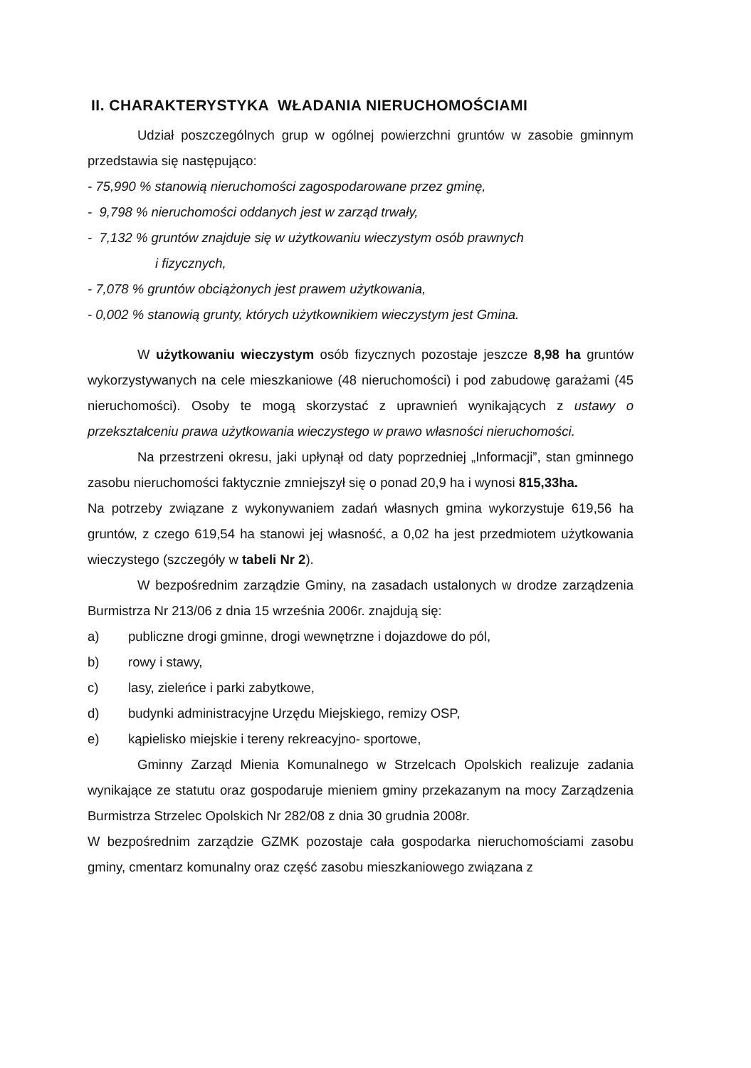II. CHARAKTERYSTYKA WŁADANIA NIERUCHOMOŚCIAMI
Udział poszczególnych grup w ogólnej powierzchni gruntów w zasobie gminnym przedstawia się następująco:
- 75,990 % stanowią nieruchomości zagospodarowane przez gminę,
- 9,798 % nieruchomości oddanych jest w zarząd trwały,
- 7,132 % gruntów znajduje się w użytkowaniu wieczystym osób prawnych
i fizycznych,
- 7,078 % gruntów obciążonych jest prawem użytkowania,
- 0,002 % stanowią grunty, których użytkownikiem wieczystym jest Gmina.
W użytkowaniu wieczystym osób fizycznych pozostaje jeszcze 8,98 ha gruntów wykorzystywanych na cele mieszkaniowe (48 nieruchomości) i pod zabudowę garażami (45 nieruchomości). Osoby te mogą skorzystać z uprawnień wynikających z ustawy o przekształceniu prawa użytkowania wieczystego w prawo własności nieruchomości.
Na przestrzeni okresu, jaki upłynął od daty poprzedniej „Informacji”, stan gminnego zasobu nieruchomości faktycznie zmniejszył się o ponad 20,9 ha i wynosi 815,33ha.
Na potrzeby związane z wykonywaniem zadań własnych gmina wykorzystuje 619,56 ha gruntów, z czego 619,54 ha stanowi jej własność, a 0,02 ha jest przedmiotem użytkowania wieczystego (szczegóły w tabeli Nr 2).
W bezpośrednim zarządzie Gminy, na zasadach ustalonych w drodze zarządzenia Burmistrza Nr 213/06 z dnia 15 września 2006r. znajdują się:
a) publiczne drogi gminne, drogi wewnętrzne i dojazdowe do pól,
b) rowy i stawy,
c) lasy, zieleńce i parki zabytkowe,
d) budynki administracyjne Urzędu Miejskiego, remizy OSP,
e) kąpielisko miejskie i tereny rekreacyjno- sportowe,
Gminny Zarząd Mienia Komunalnego w Strzelcach Opolskich realizuje zadania wynikające ze statutu oraz gospodaruje mieniem gminy przekazanym na mocy Zarządzenia Burmistrza Strzelec Opolskich Nr 282/08 z dnia 30 grudnia 2008r.
W bezpośrednim zarządzie GZMK pozostaje cała gospodarka nieruchomościami zasobu gminy, cmentarz komunalny oraz część zasobu mieszkaniowego związana z